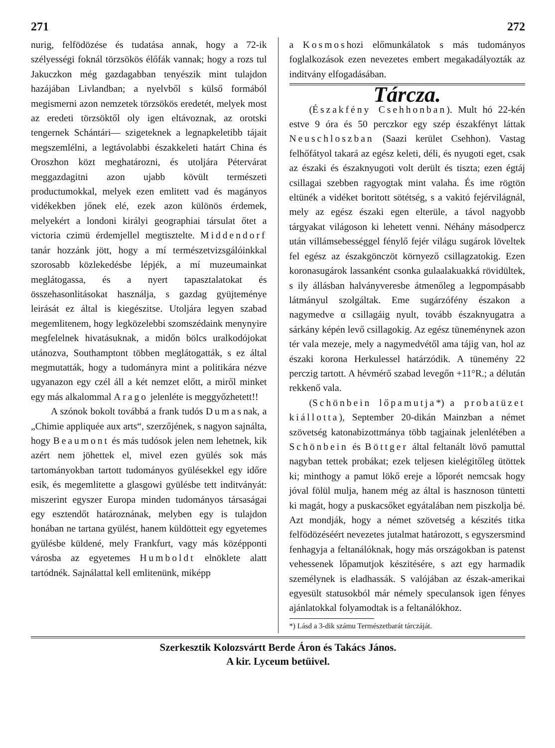271 272
nurig, felfödözése és tudatása annak, hogy a 72-ik szélyességi foknál törzsökös élőfák vannak; hogy a rozs tul Jakuczkon még gazdagabban tenyészik mint tulajdon hazájában Livlandban; a nyelvből s külső formából megismerni azon nemzetek törzsökös eredetét, melyek most az eredeti törzsöktől oly igen eltávoznak, az orotski tengernek Schántári— szigeteknek a legnapkeletibb tájait megszemlélni, a legtávolabbi északkeleti határt China és Oroszhon közt meghatározni, és utoljára Pétervárat meggazdagitni azon ujabb kövült természeti productumokkal, melyek ezen emlitett vad és magányos vidékekben jőnek elé, ezek azon különös érdemek, melyekért a londoni királyi geographiai társulat őtet a victoria czimü érdemjellel megtisztelte. Middendorf tanár hozzánk jött, hogy a mí természetvizsgálóinkkal szorosabb közlekedésbe lépjék, a mí muzeumainkat meglátogassa, és a nyert tapasztalatokat és összehasonlitásokat használja, s gazdag gyüjteménye leirását ez által is kiegészitse. Utoljára legyen szabad megemlitenem, hogy legközelebbi szomszédaink menynyire megfelelnek hivatásuknak, a midőn bölcs uralkodójokat utánozva, Southamptont többen meglátogatták, s ez által megmutatták, hogy a tudományra mint a politikára nézve ugyanazon egy czél áll a két nemzet előtt, a miről minket egy más alkalommal Arago jelenléte is meggyőzhetett!!
A szónok bokolt továbbá a frank tudós Dumasnak, a „Chimie appliquée aux arts“, szerzőjének, s nagyon sajnálta, hogy Beaumont és más tudósok jelen nem lehetnek, kik azért nem jöhettek el, mivel ezen gyülés sok más tartományokban tartott tudományos gyülésekkel egy időre esik, és megemlitette a glasgowi gyülésbe tett inditványát: miszerint egyszer Europa minden tudományos társaságai egy esztendőt határoznának, melyben egy is tulajdon honában ne tartana gyülést, hanem küldötteit egy egyetemes gyülésbe küldené, mely Frankfurt, vagy más középponti városba az egyetemes Humboldt elnöklete alatt tartódnék. Sajnálattal kell emlitenünk, miképp
a Kosmoshozi előmunkálatok s más tudományos foglalkozások ezen nevezetes embert megakadályozták az inditvány elfogadásában.
Tárcza.
(Északfény Csehhonban). Mult hó 22-kén estve 9 óra és 50 perczkor egy szép északfényt láttak Neuschloszban (Saazi kerület Csehhon). Vastag felhőfátyol takará az egész keleti, déli, és nyugoti eget, csak az északi és északnyugoti volt derült és tiszta; ezen égtáj csillagai szebben ragyogtak mint valaha. És ime rögtön eltünék a vidéket boritott sötétség, s a vakitó fejérvilágnál, mely az egész északi egen elterüle, a távol nagyobb tárgyakat világoson ki lehetett venni. Néhány másodpercz után villámsebességgel fénylő fejér világu sugárok löveltek fel egész az északgönczöt környező csillagzatokig. Ezen koronasugárok lassanként csonka gulaalakuakká rövidültek, s ily állásban halványveresbe átmenőleg a legpompásabb látmányul szolgáltak. Eme sugárzófény északon a nagymedve α csillagáig nyult, tovább északnyugatra a sárkány képén levő csillagokig. Az egész tüneménynek azon tér vala mezeje, mely a nagymedvétől ama tájig van, hol az északi korona Herkulessel határzódik. A tünemény 22 perczig tartott. A hévmérő szabad levegőn +11°R.; a délután rekkenő vala.
(Schönbein lőpamutja*) a probatüzet kiállotta), September 20-dikán Mainzban a német szövetség katonabizottmánya több tagjainak jelenlétében a Schönbein és Böttger által feltanált lövő pamuttal nagyban tettek probákat; ezek teljesen kielégitőleg ütöttek ki; minthogy a pamut lökő ereje a lőporét nemcsak hogy jóval fölül mulja, hanem még az által is hasznoson tüntetti ki magát, hogy a puskacsőket egyátalában nem piszkolja bé. Azt mondják, hogy a német szövetség a készités titka felfödözéséért nevezetes jutalmat határozott, s egyszersmind fenhagyja a feltanálóknak, hogy más országokban is patenst vehessenek lőpamutjok készitésére, s azt egy harmadik személynek is eladhassák. S valójában az észak-amerikai egyesült statusokból már némely speculansok igen fényes ajánlatokkal folyamodtak is a feltanálókhoz.
*) Lásd a 3-dik számu Természetbarát tárczáját.
Szerkesztik Kolozsvártt Berde Áron és Takács János.
A kir. Lyceum betüivel.